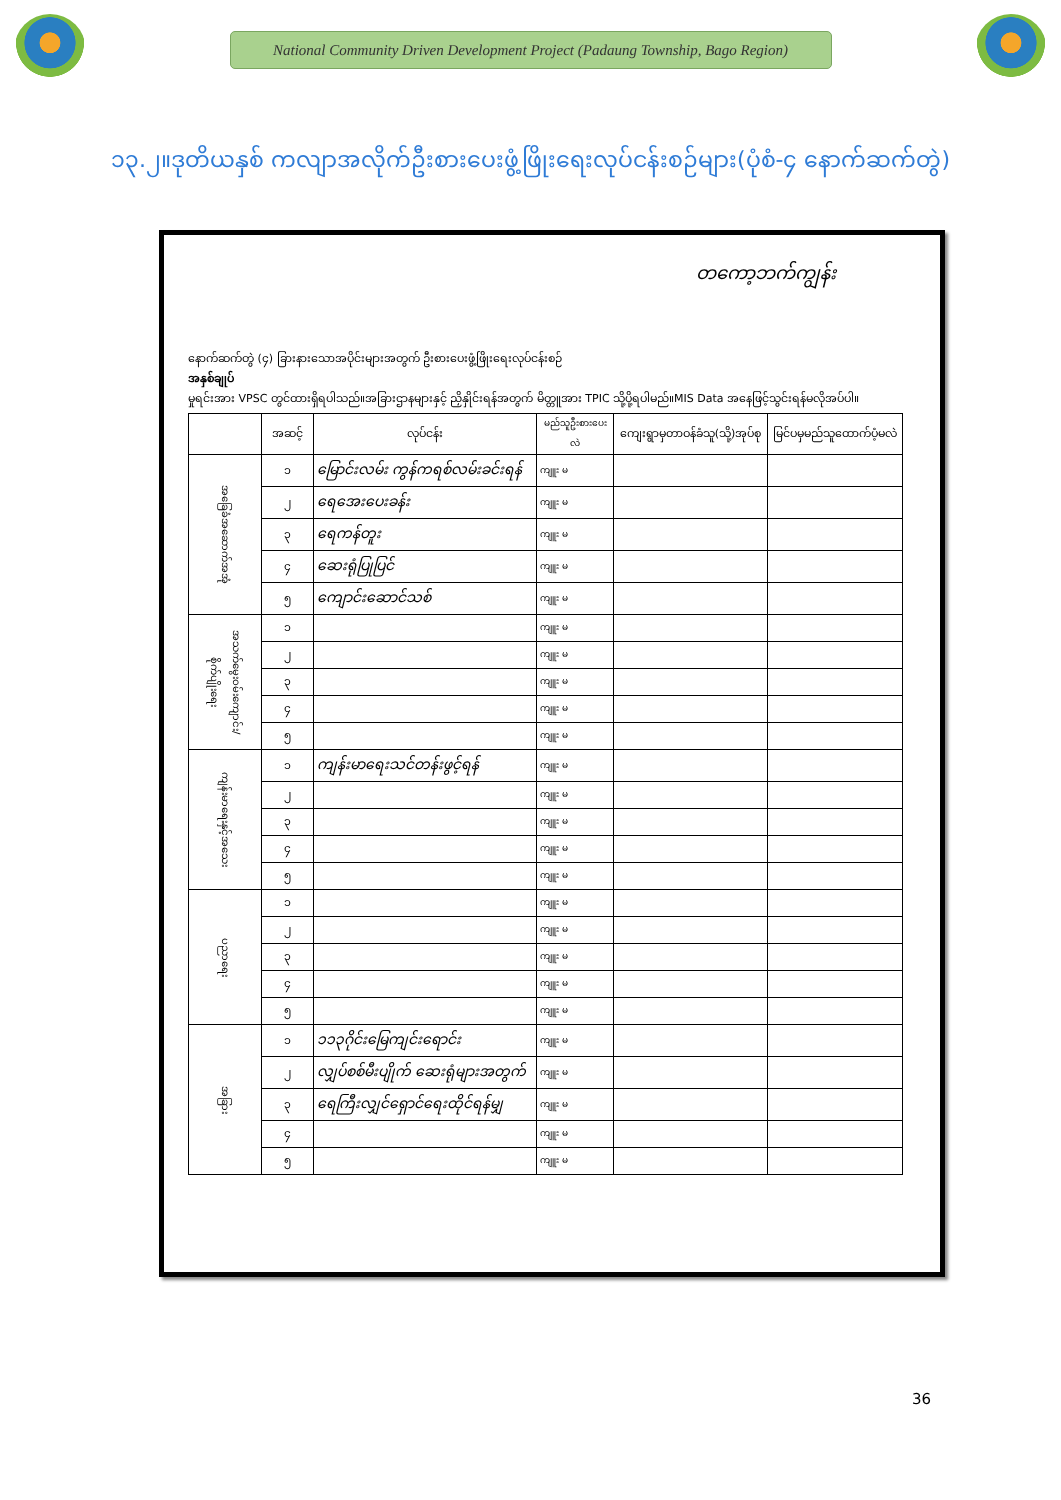National Community Driven Development Project (Padaung Township, Bago Region)
၁၃.၂။ဒုတိယနှစ် ကလျာအလိုက်ဦးစားပေးဖွံ့ဖြိုးရေးလုပ်ငန်းစဉ်များ(ပုံစံ-၄ နောက်ဆက်တွဲ)
တကော့ဘက်ကျွန်း
နောက်ဆက်တွဲ (၄) ခြားနားသောအပိုင်းများအတွက် ဦးစားပေးဖွံ့ဖြိုးရေးလုပ်ငန်းစဉ်
အနှစ်ချုပ်
မှုရင်းအား VPSC တွင်ထားရှိရပါသည်။အခြားဌာနများနှင့် ညှိနှိုင်းရန်အတွက် မိတ္တူအား TPIC သို့ပို့ရပါမည်။MIS Data အနေဖြင့်သွင်းရန်မလိုအပ်ပါ။
| | အဆင့် | လုပ်ငန်း | မည်သူဦးစားပေးလဲ | ကျေးရွာမှတာဝန်ခံသူ(သို့)အုပ်စု | မြင်ပမှမည်သူထောက်ပံ့မလဲ |
| --- | --- | --- | --- | --- | --- |
| အခြေခံအဆောက်အအုံ | ၁ | မြောင်းလမ်း ကွန်ကရစ်လမ်းခင်းရန် | ကျူး မ | | |
| | ၂ | ရေအေးပေးခန်း | ကျူး မ | | |
| | ၃ | ရေကန်တူး | ကျူး မ | | |
| | ၄ | ဆေးရုံပြုပြင် | ကျူး မ | | |
| | ၅ | ကျောင်းဆောင်သစ် | ကျူး မ | | |
| အသက်မွေးဝမ်းကျောင်း/စိုက်ပျိုးရေး | ၁ | | ကျူး မ | | |
| | ၂ | | ကျူး မ | | |
| | ၃ | | ကျူး မ | | |
| | ၄ | | ကျူး မ | | |
| | ၅ | | ကျူး မ | | |
| ကျန်းမာရေးနှင့်အသေး | ၁ | ကျန်းမာရေးသင်တန်းဖွင့်ရန် | ကျူး မ | | |
| | ၂ | | ကျူး မ | | |
| | ၃ | | ကျူး မ | | |
| | ၄ | | ကျူး မ | | |
| | ၅ | | ကျူး မ | | |
| ပညာရေး | ၁ | | ကျူး မ | | |
| | ၂ | | ကျူး မ | | |
| | ၃ | | ကျူး မ | | |
| | ၄ | | ကျူး မ | | |
| | ၅ | | ကျူး မ | | |
| အခြား | ၁ | ၁၁၃ဂိုင်းမြေကျင်းရောင်း | ကျူး မ | | |
| | ၂ | လျှပ်စစ်မီးပျိုက် ဆေးရုံများအတွက် | ကျူး မ | | |
| | ၃ | ရေကြီးလျှင်ရှောင်ရေးထိုင်ရန်မျှ | ကျူး မ | | |
| | ၄ | | ကျူး မ | | |
| | ၅ | | ကျူး မ | | |
36